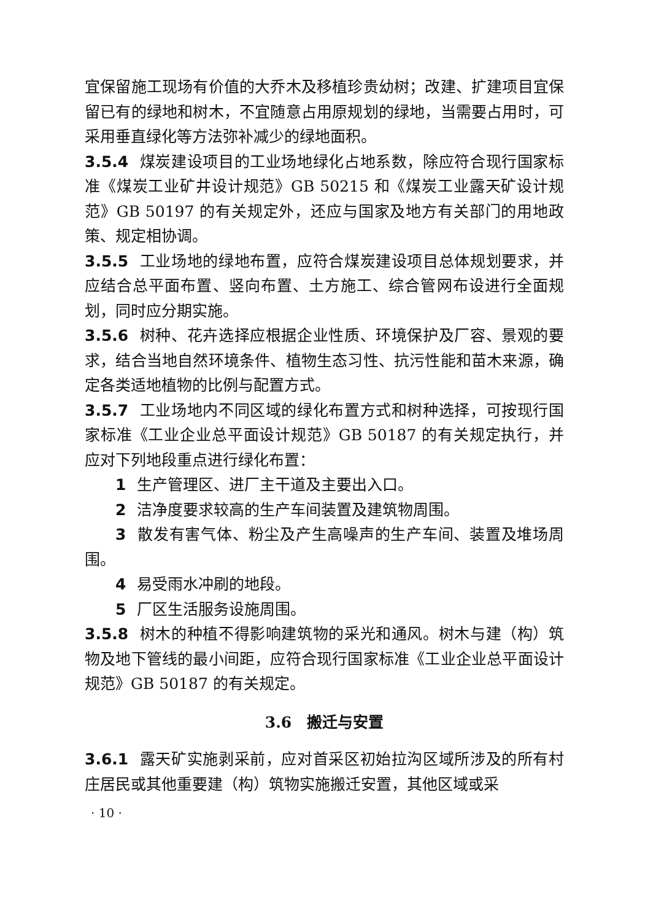宜保留施工现场有价值的大乔木及移植珍贵幼树；改建、扩建项目宜保留已有的绿地和树木，不宜随意占用原规划的绿地，当需要占用时，可采用垂直绿化等方法弥补减少的绿地面积。
3.5.4 煤炭建设项目的工业场地绿化占地系数，除应符合现行国家标准《煤炭工业矿井设计规范》GB 50215 和《煤炭工业露天矿设计规范》GB 50197 的有关规定外，还应与国家及地方有关部门的用地政策、规定相协调。
3.5.5 工业场地的绿地布置，应符合煤炭建设项目总体规划要求，并应结合总平面布置、竖向布置、土方施工、综合管网布设进行全面规划，同时应分期实施。
3.5.6 树种、花卉选择应根据企业性质、环境保护及厂容、景观的要求，结合当地自然环境条件、植物生态习性、抗污性能和苗木来源，确定各类适地植物的比例与配置方式。
3.5.7 工业场地内不同区域的绿化布置方式和树种选择，可按现行国家标准《工业企业总平面设计规范》GB 50187 的有关规定执行，并应对下列地段重点进行绿化布置：
1 生产管理区、进厂主干道及主要出入口。
2 洁净度要求较高的生产车间装置及建筑物周围。
3 散发有害气体、粉尘及产生高噪声的生产车间、装置及堆场周围。
4 易受雨水冲刷的地段。
5 厂区生活服务设施周围。
3.5.8 树木的种植不得影响建筑物的采光和通风。树木与建（构）筑物及地下管线的最小间距，应符合现行国家标准《工业企业总平面设计规范》GB 50187 的有关规定。
3.6　搬迁与安置
3.6.1 露天矿实施剥采前，应对首采区初始拉沟区域所涉及的所有村庄居民或其他重要建（构）筑物实施搬迁安置，其他区域或采
· 10 ·